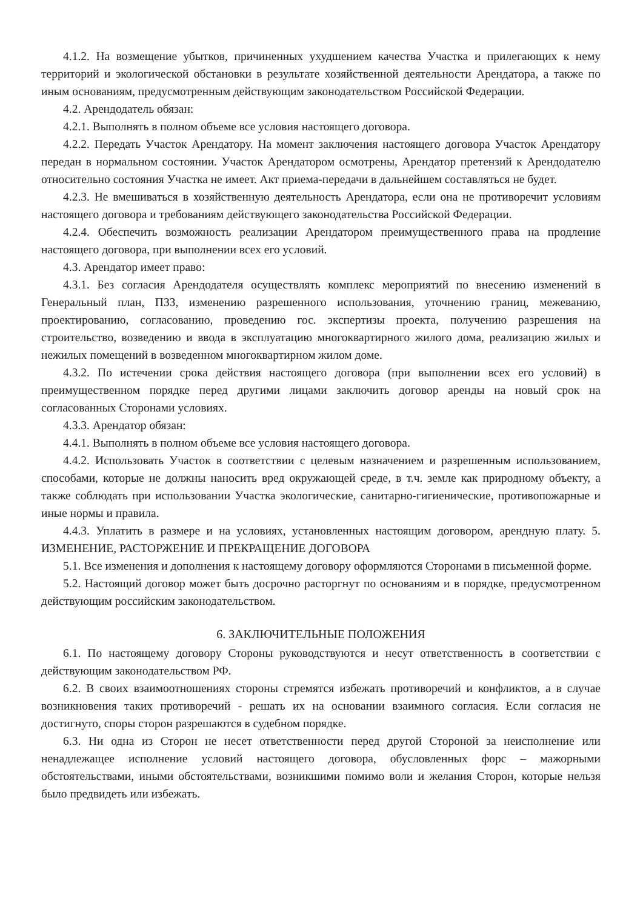4.1.2. На возмещение убытков, причиненных ухудшением качества Участка и прилегающих к нему территорий и экологической обстановки в результате хозяйственной деятельности Арендатора, а также по иным основаниям, предусмотренным действующим законодательством Российской Федерации.
4.2. Арендодатель обязан:
4.2.1. Выполнять в полном объеме все условия настоящего договора.
4.2.2. Передать Участок Арендатору. На момент заключения настоящего договора Участок Арендатору передан в нормальном состоянии. Участок Арендатором осмотрены, Арендатор претензий к Арендодателю относительно состояния Участка не имеет. Акт приема-передачи в дальнейшем составляться не будет.
4.2.3. Не вмешиваться в хозяйственную деятельность Арендатора, если она не противоречит условиям настоящего договора и требованиям действующего законодательства Российской Федерации.
4.2.4. Обеспечить возможность реализации Арендатором преимущественного права на продление настоящего договора, при выполнении всех его условий.
4.3. Арендатор имеет право:
4.3.1. Без согласия Арендодателя осуществлять комплекс мероприятий по внесению изменений в Генеральный план, ПЗЗ, изменению разрешенного использования, уточнению границ, межеванию, проектированию, согласованию, проведению гос. экспертизы проекта, получению разрешения на строительство, возведению и ввода в эксплуатацию многоквартирного жилого дома, реализацию жилых и нежилых помещений в возведенном многоквартирном жилом доме.
4.3.2. По истечении срока действия настоящего договора (при выполнении всех его условий) в преимущественном порядке перед другими лицами заключить договор аренды на новый срок на согласованных Сторонами условиях.
4.3.3. Арендатор обязан:
4.4.1. Выполнять в полном объеме все условия настоящего договора.
4.4.2. Использовать Участок в соответствии с целевым назначением и разрешенным использованием, способами, которые не должны наносить вред окружающей среде, в т.ч. земле как природному объекту, а также соблюдать при использовании Участка экологические, санитарно-гигиенические, противопожарные и иные нормы и правила.
4.4.3. Уплатить в размере и на условиях, установленных настоящим договором, арендную плату. 5. ИЗМЕНЕНИЕ, РАСТОРЖЕНИЕ И ПРЕКРАЩЕНИЕ ДОГОВОРА
5.1. Все изменения и дополнения к настоящему договору оформляются Сторонами в письменной форме.
5.2. Настоящий договор может быть досрочно расторгнут по основаниям и в порядке, предусмотренном действующим российским законодательством.
6. ЗАКЛЮЧИТЕЛЬНЫЕ ПОЛОЖЕНИЯ
6.1. По настоящему договору Стороны руководствуются и несут ответственность в соответствии с действующим законодательством РФ.
6.2. В своих взаимоотношениях стороны стремятся избежать противоречий и конфликтов, а в случае возникновения таких противоречий - решать их на основании взаимного согласия. Если согласия не достигнуто, споры сторон разрешаются в судебном порядке.
6.3. Ни одна из Сторон не несет ответственности перед другой Стороной за неисполнение или ненадлежащее исполнение условий настоящего договора, обусловленных форс – мажорными обстоятельствами, иными обстоятельствами, возникшими помимо воли и желания Сторон, которые нельзя было предвидеть или избежать.